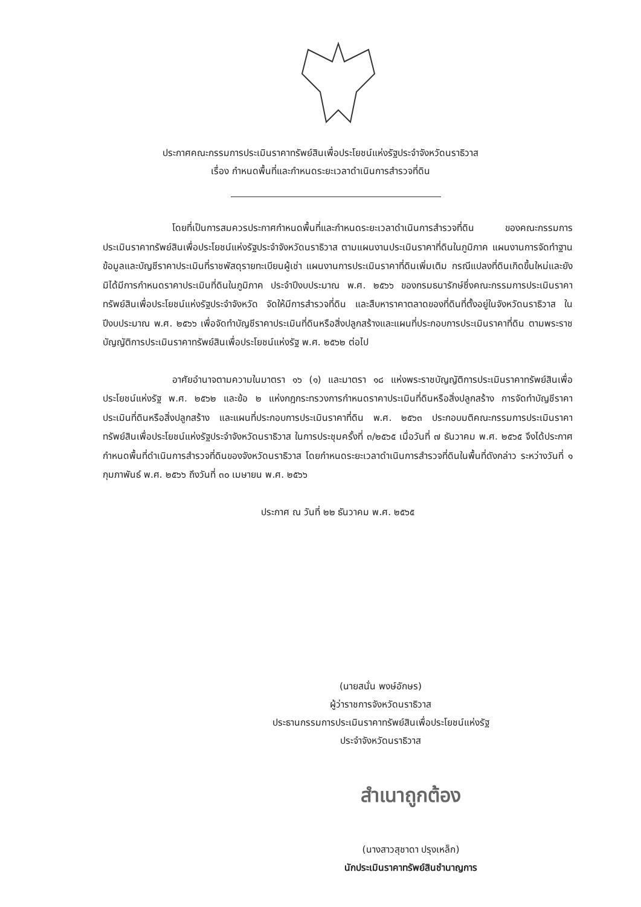ประกาศคณะกรรมการประเมินราคาทรัพย์สินเพื่อประโยชน์แห่งรัฐประจำจังหวัดนราธิวาส
เรื่อง กำหนดพื้นที่และกำหนดระยะเวลาดำเนินการสำรวจที่ดิน
โดยที่เป็นการสมควรประกาศกำหนดพื้นที่และกำหนดระยะเวลาดำเนินการสำรวจที่ดิน ของคณะกรรมการประเมินราคาทรัพย์สินเพื่อประโยชน์แห่งรัฐประจำจังหวัดนราธิวาส ตามแผนงานประเมินราคาที่ดินในภูมิภาค แผนงานการจัดทำฐานข้อมูลและบัญชีราคาประเมินที่ราชพัสดุรายทะเบียนผู้เช่า แผนงานการประเมินราคาที่ดินเพิ่มเติม กรณีแปลงที่ดินเกิดขึ้นใหม่และยังมิได้มีการกำหนดราคาประเมินที่ดินในภูมิภาค ประจำปีงบประมาณ พ.ศ. ๒๕๖๖ ของกรมธนารักษ์ซึ่งคณะกรรมการประเมินราคาทรัพย์สินเพื่อประโยชน์แห่งรัฐประจำจังหวัด จัดให้มีการสำรวจที่ดิน และสืบหาราคาตลาดของที่ดินที่ตั้งอยู่ในจังหวัดนราธิวาส ในปีงบประมาณ พ.ศ. ๒๕๖๖ เพื่อจัดทำบัญชีราคาประเมินที่ดินหรือสิ่งปลูกสร้างและแผนที่ประกอบการประเมินราคาที่ดิน ตามพระราชบัญญัติการประเมินราคาทรัพย์สินเพื่อประโยชน์แห่งรัฐ พ.ศ. ๒๕๖๒ ต่อไป
อาศัยอำนาจตามความในมาตรา ๑๖ (๑) และมาตรา ๑๘ แห่งพระราชบัญญัติการประเมินราคาทรัพย์สินเพื่อประโยชน์แห่งรัฐ พ.ศ. ๒๕๖๒ และข้อ ๒ แห่งกฎกระทรวงการกำหนดราคาประเมินที่ดินหรือสิ่งปลูกสร้าง การจัดทำบัญชีราคาประเมินที่ดินหรือสิ่งปลูกสร้าง และแผนที่ประกอบการประเมินราคาที่ดิน พ.ศ. ๒๕๖๓ ประกอบมติคณะกรรมการประเมินราคาทรัพย์สินเพื่อประโยชน์แห่งรัฐประจำจังหวัดนราธิวาส ในการประชุมครั้งที่ ๓/๒๕๖๕ เมื่อวันที่ ๗ ธันวาคม พ.ศ. ๒๕๖๕ จึงได้ประกาศกำหนดพื้นที่ดำเนินการสำรวจที่ดินของจังหวัดนราธิวาส โดยกำหนดระยะเวลาดำเนินการสำรวจที่ดินในพื้นที่ดังกล่าว ระหว่างวันที่ ๑ กุมภาพันธ์ พ.ศ. ๒๕๖๖ ถึงวันที่ ๓๐ เมษายน พ.ศ. ๒๕๖๖
ประกาศ ณ วันที่ ๒๒ ธันวาคม พ.ศ. ๒๕๖๕
(นายสนั่น พงษ์อักษร)
ผู้ว่าราชการจังหวัดนราธิวาส
ประธานกรรมการประเมินราคาทรัพย์สินเพื่อประโยชน์แห่งรัฐ
ประจำจังหวัดนราธิวาส
สำเนาถูกต้อง
(นางสาวสุชาดา ปรุงเหล็ก)
นักประเมินราคาทรัพย์สินชำนาญการ